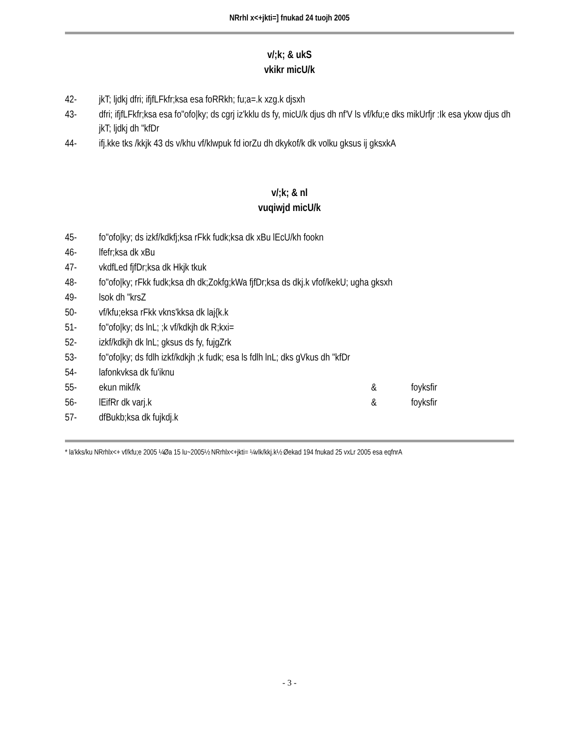NRrhl x<+jkti=] fnukad 24 tuojh 2005
v/;k; & ukS
vkikr micU/k
42- jkT; ljdkj dfri; ifjfLFkfr;ksa esa foRRkh; fu;a=.k xzg.k djsxh
43- dfri; ifjfLFkfr;ksa esa fo"ofo|ky; ds cgrj iz'kklu ds fy, micU/k djus dh nf'V ls vf/kfu;e dks mikUrfjr :Ik esa ykxw djus dh jkT; ljdkj dh "kfDr
44- ifj.kke tks /kkjk 43 ds v/khu vf/klwpuk fd iorZu dh dkykof/k dk volku gksus ij gksxkA
v/;k; & nl
vuqiwjd micU/k
45- fo"ofo|ky; ds izkf/kdkfj;ksa rFkk fudk;ksa dk xBu lEcU/kh fookn
46- lfefr;ksa dk xBu
47- vkdfLed fjfDr;ksa dk Hkjk tkuk
48- fo"ofo|ky; rFkk fudk;ksa dh dk;Zokfg;kWa fjfDr;ksa ds dkj.k vfof/kekU; ugha gksxh
49- lsok dh "krsZ
50- vf/kfu;eksa rFkk vkns'kksa dk laj{k.k
51- fo"ofo|ky; ds lnL; ;k vf/kdkjh dk R;kxi=
52- izkf/kdkjh dk lnL; gksus ds fy, fujgZrk
53- fo"ofo|ky; ds fdlh izkf/kdkjh ;k fudk; esa ls fdlh lnL; dks gVkus dh "kfDr
54- lafonkvksa dk fu'iknu
55- ekun mikf/k & foyksfir
56- lEifRr dk varj.k & foyksfir
57- dfBukb;ksa dk fujkdj.k
* la'kks/ku NRrhlx<+ vf/kfu;e 2005 ¼Øa 15 lu~2005½ NRrhlx<+jkti= ¼vlk/kkj.k½ Øekad 194 fnukad 25 vxLr 2005 esa eqfnrA
- 3 -